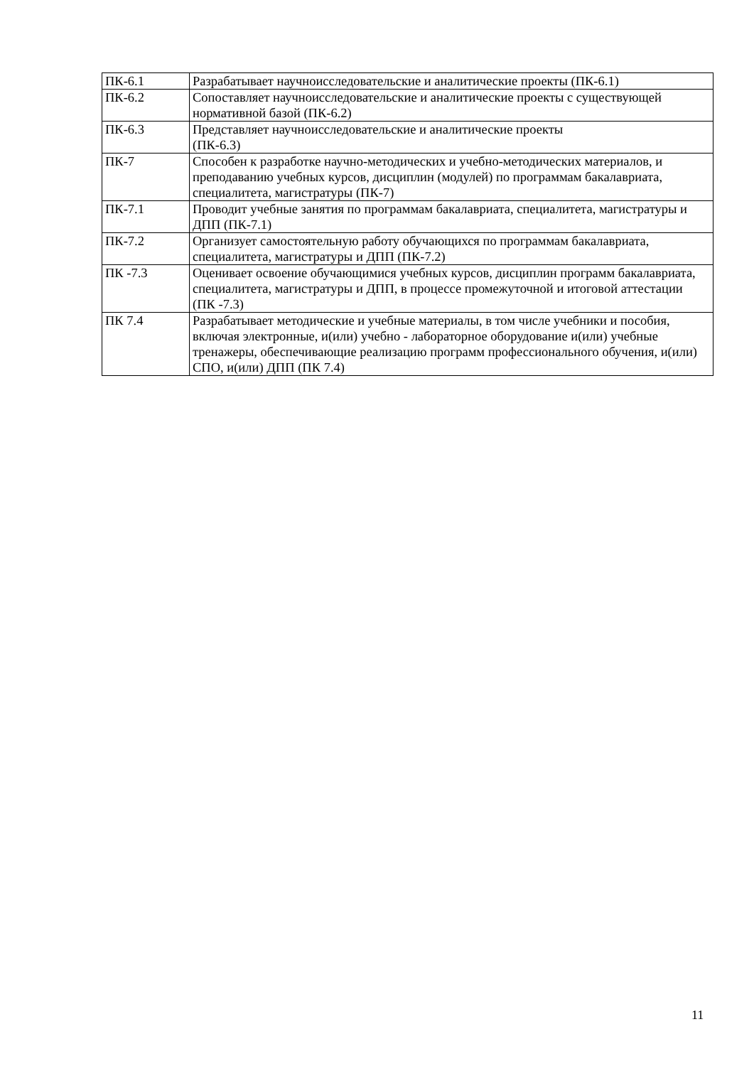| ПК-6.1 | Разрабатывает научноисследовательские и аналитические проекты (ПК-6.1) |
| ПК-6.2 | Сопоставляет научноисследовательские и аналитические проекты с существующей нормативной базой (ПК-6.2) |
| ПК-6.3 | Представляет научноисследовательские и аналитические проекты (ПК-6.3) |
| ПК-7 | Способен к разработке научно-методических и учебно-методических материалов, и преподаванию учебных курсов, дисциплин (модулей) по программам бакалавриата, специалитета, магистратуры (ПК-7) |
| ПК-7.1 | Проводит учебные занятия по программам бакалавриата, специалитета, магистратуры и ДПП (ПК-7.1) |
| ПК-7.2 | Организует самостоятельную работу обучающихся по программам бакалавриата, специалитета, магистратуры и ДПП (ПК-7.2) |
| ПК -7.3 | Оценивает освоение обучающимися учебных курсов, дисциплин программ бакалавриата, специалитета, магистратуры и ДПП, в процессе промежуточной и итоговой аттестации (ПК -7.3) |
| ПК 7.4 | Разрабатывает методические и учебные материалы, в том числе учебники и пособия, включая электронные, и(или) учебно - лабораторное оборудование и(или) учебные тренажеры, обеспечивающие реализацию программ профессионального обучения, и(или) СПО, и(или) ДПП (ПК 7.4) |
11